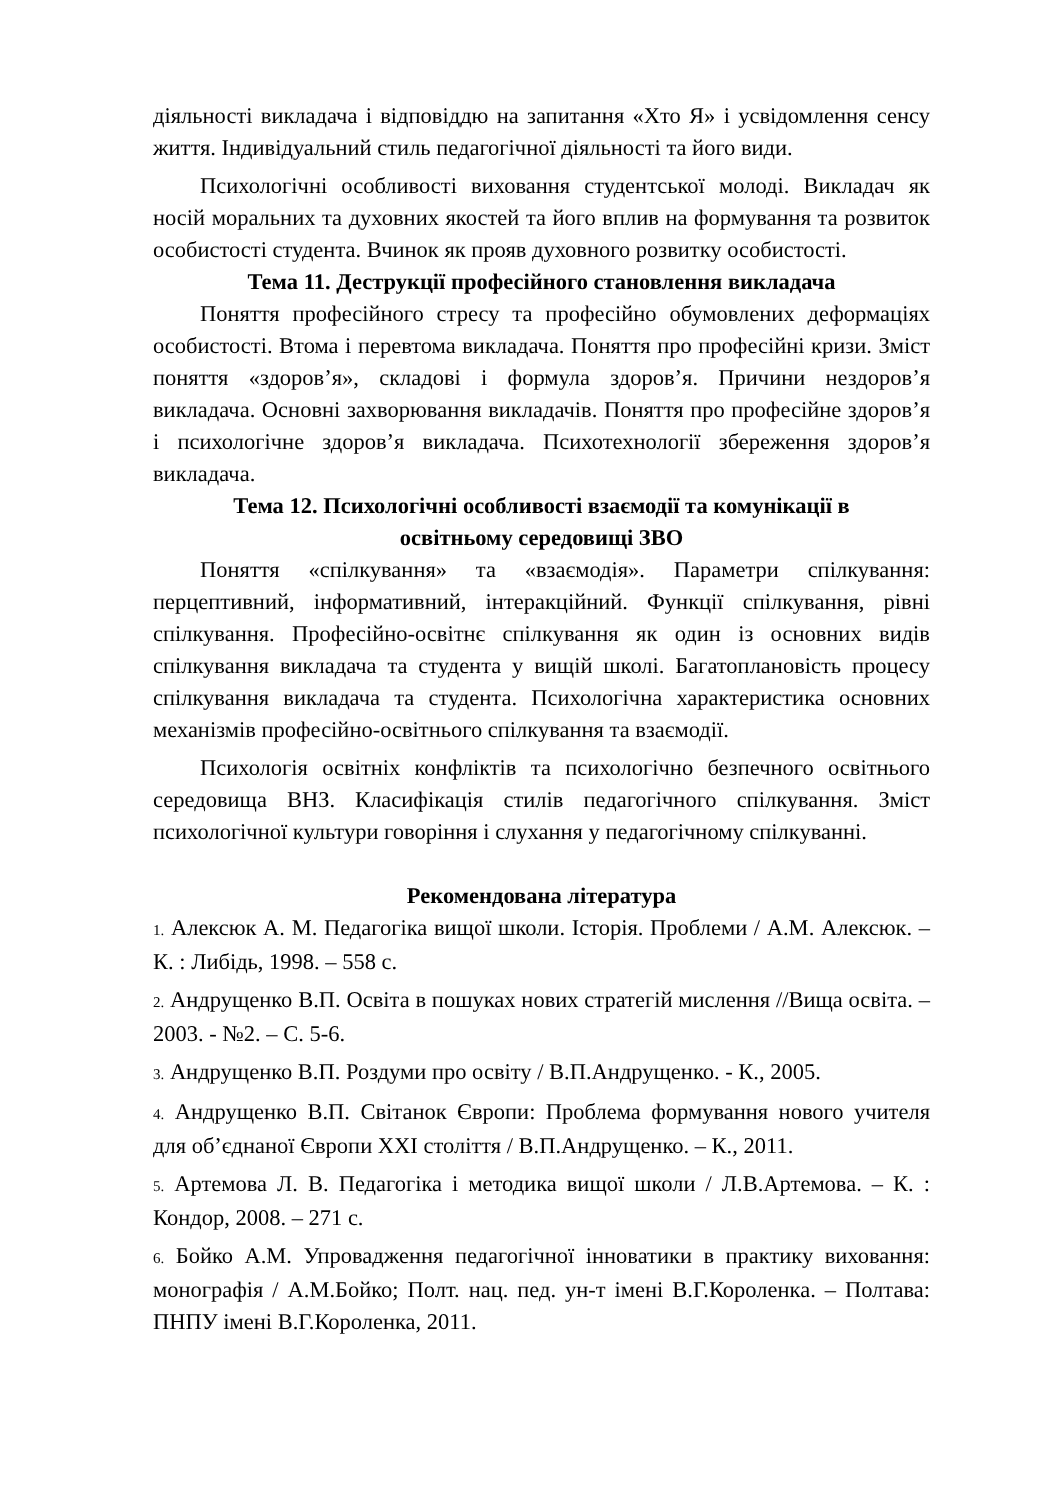діяльності викладача і відповіддю на запитання «Хто Я» і усвідомлення сенсу життя. Індивідуальний стиль педагогічної діяльності та його види.
Психологічні особливості виховання студентської молоді. Викладач як носій моральних та духовних якостей та його вплив на формування та розвиток особистості студента. Вчинок як прояв духовного розвитку особистості.
Тема 11. Деструкції професійного становлення викладача
Поняття професійного стресу та професійно обумовлених деформаціях особистості. Втома і перевтома викладача. Поняття про професійні кризи. Зміст поняття «здоров’я», складові і формула здоров’я. Причини нездоров’я викладача. Основні захворювання викладачів. Поняття про професійне здоров’я і психологічне здоров’я викладача. Психотехнології збереження здоров’я викладача.
Тема 12. Психологічні особливості взаємодії та комунікації в
освітньому середовищі ЗВО
Поняття «спілкування» та «взаємодія». Параметри спілкування: перцептивний, інформативний, інтеракційний. Функції спілкування, рівні спілкування. Професійно-освітнє спілкування як один із основних видів спілкування викладача та студента у вищій школі. Багатоплановість процесу спілкування викладача та студента. Психологічна характеристика основних механізмів професійно-освітнього спілкування та взаємодії.
Психологія освітніх конфліктів та психологічно безпечного освітнього середовища ВНЗ. Класифікація стилів педагогічного спілкування. Зміст психологічної культури говоріння і слухання у педагогічному спілкуванні.
Рекомендована література
1. Алексюк А. М. Педагогіка вищої школи. Історія. Проблеми / А.М. Алексюк. – К. : Либідь, 1998. – 558 с.
2. Андрущенко В.П. Освіта в пошуках нових стратегій мислення //Вища освіта. – 2003. - №2. – С. 5-6.
3. Андрущенко В.П. Роздуми про освіту / В.П.Андрущенко. - К., 2005.
4. Андрущенко В.П. Світанок Європи: Проблема формування нового учителя для об’єднаної Європи XXI століття / В.П.Андрущенко. – К., 2011.
5. Артемова Л. В. Педагогіка і методика вищої школи / Л.В.Артемова. – К. : Кондор, 2008. – 271 с.
6. Бойко А.М. Упровадження педагогічної інноватики в практику виховання: монографія / А.М.Бойко; Полт. нац. пед. ун-т імені В.Г.Короленка. – Полтава: ПНПУ імені В.Г.Короленка, 2011.